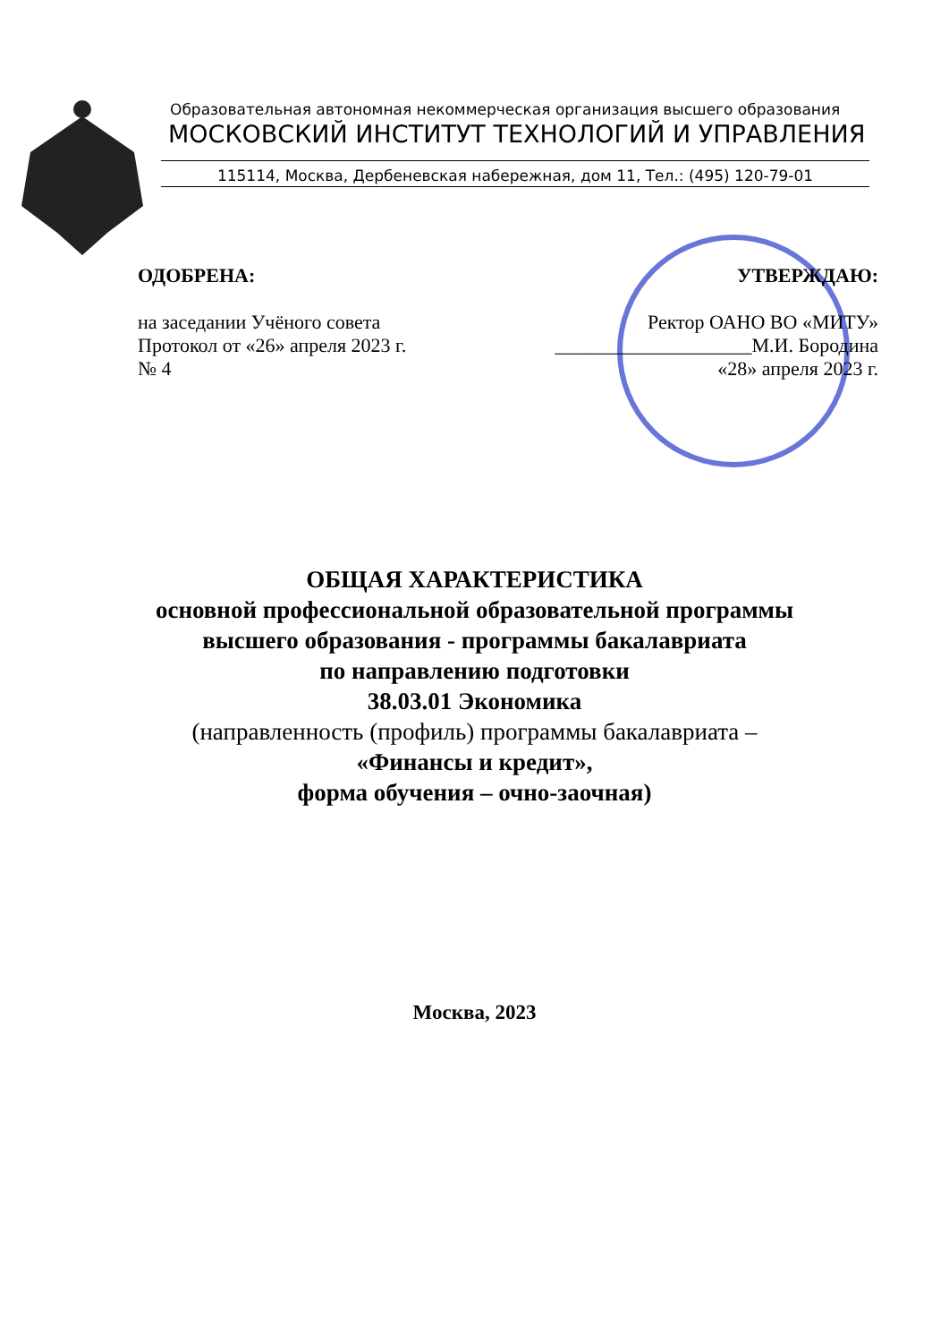Образовательная автономная некоммерческая организация высшего образования
МОСКОВСКИЙ ИНСТИТУТ ТЕХНОЛОГИЙ И УПРАВЛЕНИЯ
115114, Москва, Дербеневская набережная, дом 11, Тел.: (495) 120-79-01
ОДОБРЕНА:
на заседании Учёного совета
Протокол от «26» апреля 2023 г.
№ 4
УТВЕРЖДАЮ:
Ректор ОАНО ВО «МИТУ»
____________________М.И. Бородина
«28» апреля 2023 г.
ОБЩАЯ ХАРАКТЕРИСТИКА
основной профессиональной образовательной программы
высшего образования - программы бакалавриата
по направлению подготовки
38.03.01 Экономика
(направленность (профиль) программы бакалавриата –
«Финансы и кредит»,
форма обучения – очно-заочная)
Москва, 2023